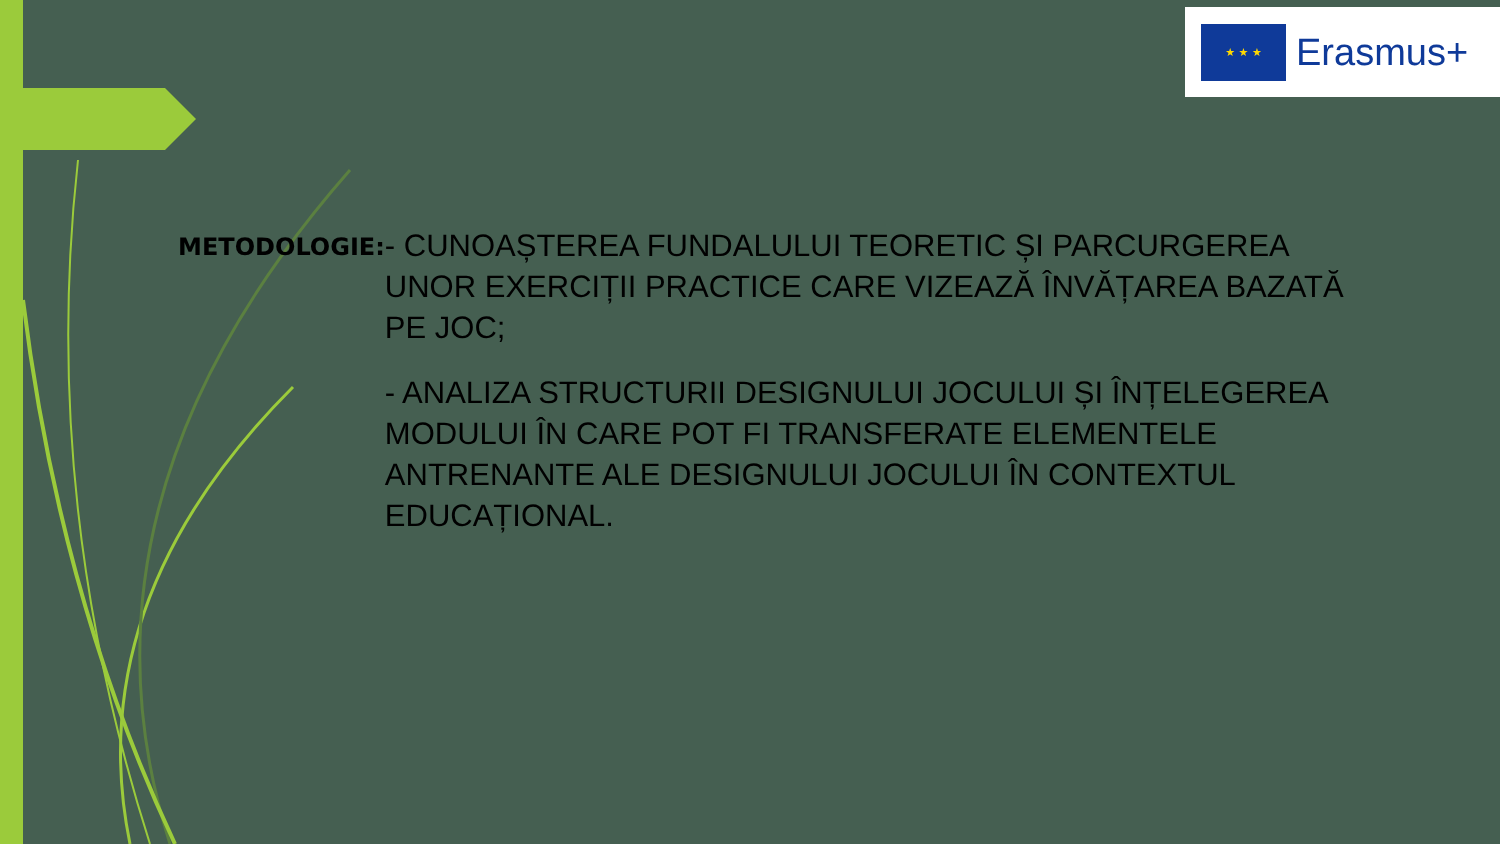★ ★ ★
Erasmus+
METODOLOGIE:
- CUNOAȘTEREA FUNDALULUI TEORETIC ȘI PARCURGEREA UNOR EXERCIȚII PRACTICE CARE VIZEAZĂ ÎNVĂȚAREA BAZATĂ PE JOC;
- ANALIZA STRUCTURII DESIGNULUI JOCULUI ȘI ÎNȚELEGEREA MODULUI ÎN CARE POT FI TRANSFERATE ELEMENTELE ANTRENANTE ALE DESIGNULUI JOCULUI ÎN CONTEXTUL EDUCAȚIONAL.